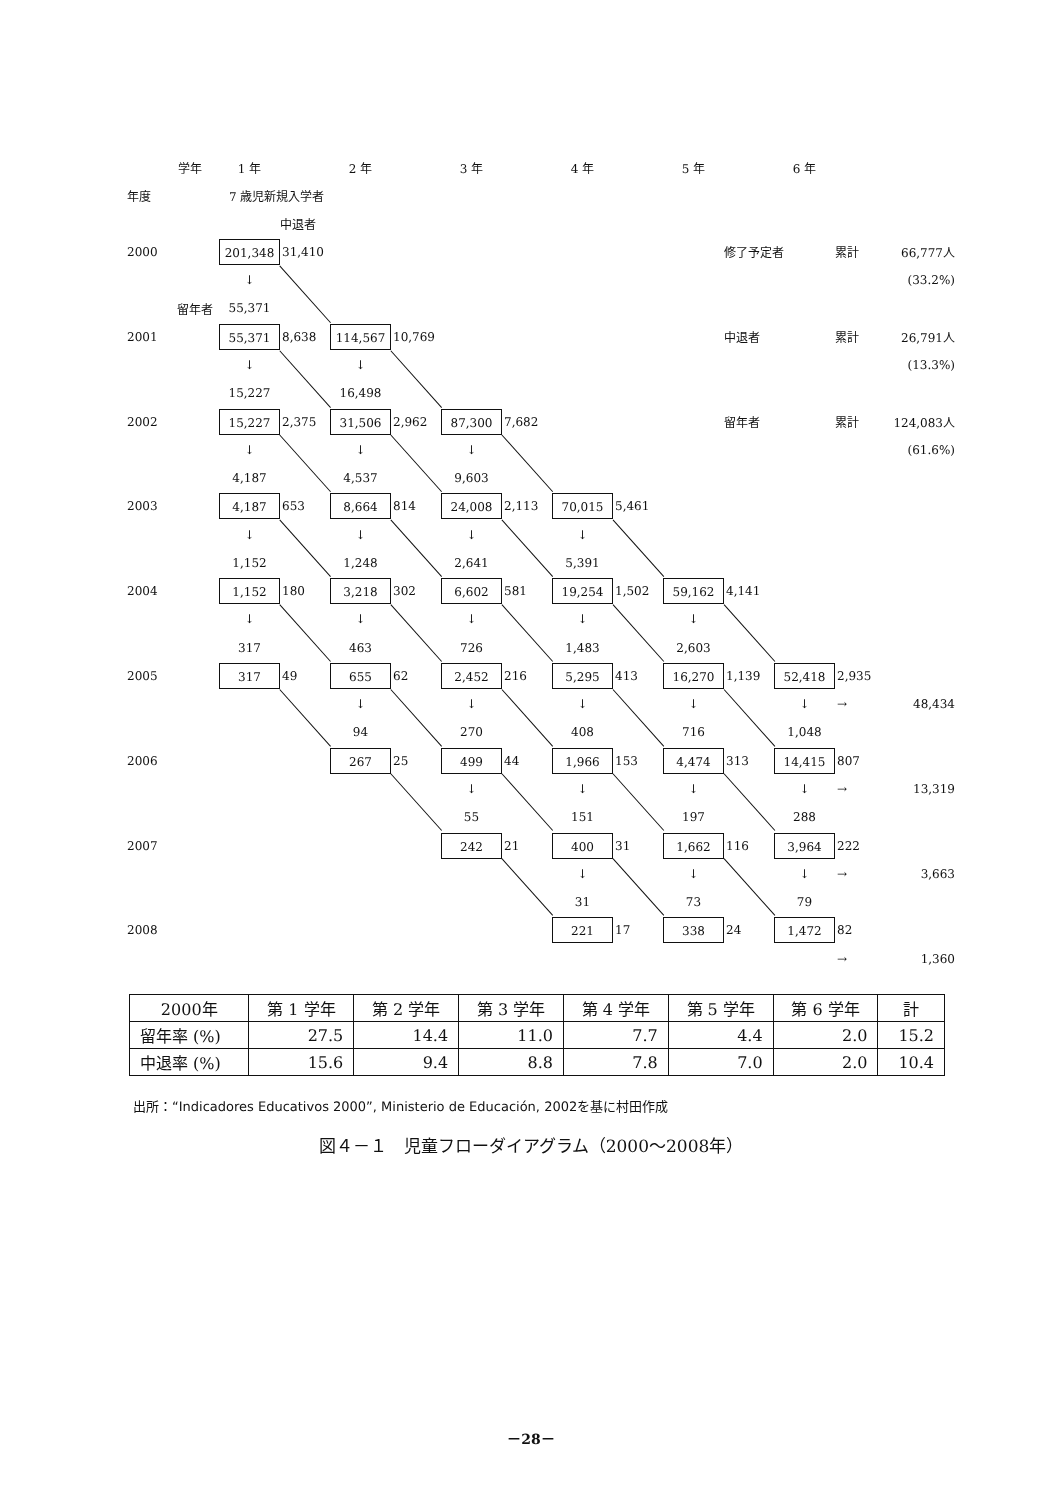学年 1 年 2 年 3 年 4 年 5 年 6 年
年度 7 歳児新規入学者
中退者
2000 201,348 31,410
修了予定者 累計 66,777人
↓
(33.2%)
留年者 55,371
2001 55,371 8,638 114,567 10,769
中退者 累計 26,791人
↓ ↓
(13.3%)
15,227 16,498
2002 15,227 2,375 31,506 2,962 87,300 7,682
留年者 累計 124,083人
↓ ↓ ↓
(61.6%)
4,187 4,537 9,603
2003 4,187 653 8,664 814 24,008 2,113 70,015 5,461
↓ ↓ ↓ ↓
1,152 1,248 2,641 5,391
2004 1,152 180 3,218 302 6,602 581 19,254 1,502 59,162 4,141
↓ ↓ ↓ ↓ ↓
317 463 726 1,483 2,603
2005 317 49 655 62 2,452 216 5,295 413 16,270 1,139 52,418 2,935
↓ ↓ ↓ ↓ ↓ → 48,434
94 270 408 716 1,048
2006 267 25 499 44 1,966 153 4,474 313 14,415 807
↓ ↓ ↓ ↓ → 13,319
55 151 197 288
2007 242 21 400 31 1,662 116 3,964 222
↓ ↓ ↓ → 3,663
31 73 79
2008 221 17 338 24 1,472 82
→ 1,360
| 2000年 | 第 1 学年 | 第 2 学年 | 第 3 学年 | 第 4 学年 | 第 5 学年 | 第 6 学年 | 計 |
| --- | --- | --- | --- | --- | --- | --- | --- |
| 留年率 (%) | 27.5 | 14.4 | 11.0 | 7.7 | 4.4 | 2.0 | 15.2 |
| 中退率 (%) | 15.6 | 9.4 | 8.8 | 7.8 | 7.0 | 2.0 | 10.4 |
出所：“Indicadores Educativos 2000”, Ministerio de Educación, 2002を基に村田作成
図４－１　児童フローダイアグラム（2000～2008年）
－28－